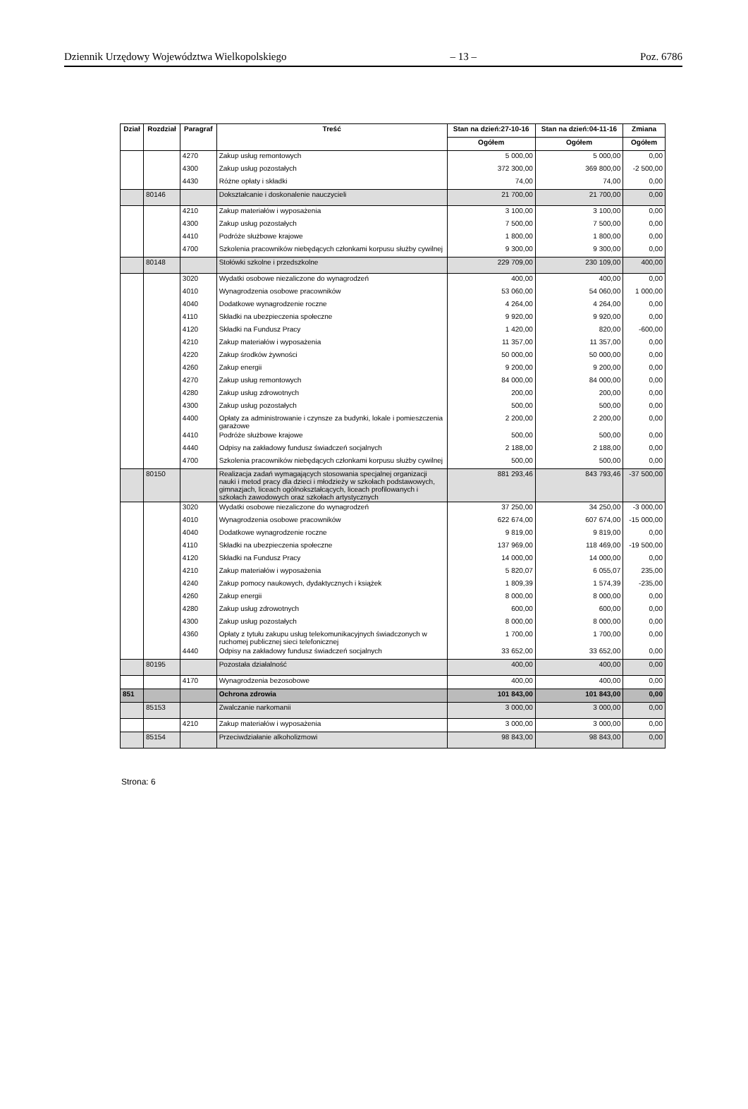Dziennik Urzędowy Województwa Wielkopolskiego – 13 – Poz. 6786
| Dział | Rozdział | Paragraf | Treść | Stan na dzień:27-10-16 | Stan na dzień:04-11-16 | Zmiana |
| --- | --- | --- | --- | --- | --- | --- |
| | | | | Ogółem | Ogółem | Ogółem |
| | | 4270 | Zakup usług remontowych | 5 000,00 | 5 000,00 | 0,00 |
| | | 4300 | Zakup usług pozostałych | 372 300,00 | 369 800,00 | -2 500,00 |
| | | 4430 | Różne opłaty i składki | 74,00 | 74,00 | 0,00 |
| | 80146 | | Dokształcanie i doskonalenie nauczycieli | 21 700,00 | 21 700,00 | 0,00 |
| | | 4210 | Zakup materiałów i wyposażenia | 3 100,00 | 3 100,00 | 0,00 |
| | | 4300 | Zakup usług pozostałych | 7 500,00 | 7 500,00 | 0,00 |
| | | 4410 | Podróże służbowe krajowe | 1 800,00 | 1 800,00 | 0,00 |
| | | 4700 | Szkolenia pracowników niebędących członkami korpusu służby cywilnej | 9 300,00 | 9 300,00 | 0,00 |
| | 80148 | | Stołówki szkolne i przedszkolne | 229 709,00 | 230 109,00 | 400,00 |
| | | 3020 | Wydatki osobowe niezaliczone do wynagrodzeń | 400,00 | 400,00 | 0,00 |
| | | 4010 | Wynagrodzenia osobowe pracowników | 53 060,00 | 54 060,00 | 1 000,00 |
| | | 4040 | Dodatkowe wynagrodzenie roczne | 4 264,00 | 4 264,00 | 0,00 |
| | | 4110 | Składki na ubezpieczenia społeczne | 9 920,00 | 9 920,00 | 0,00 |
| | | 4120 | Składki na Fundusz Pracy | 1 420,00 | 820,00 | -600,00 |
| | | 4210 | Zakup materiałów i wyposażenia | 11 357,00 | 11 357,00 | 0,00 |
| | | 4220 | Zakup środków żywności | 50 000,00 | 50 000,00 | 0,00 |
| | | 4260 | Zakup energii | 9 200,00 | 9 200,00 | 0,00 |
| | | 4270 | Zakup usług remontowych | 84 000,00 | 84 000,00 | 0,00 |
| | | 4280 | Zakup usług zdrowotnych | 200,00 | 200,00 | 0,00 |
| | | 4300 | Zakup usług pozostałych | 500,00 | 500,00 | 0,00 |
| | | 4400 | Opłaty za administrowanie i czynsze za budynki, lokale i pomieszczenia garażowe | 2 200,00 | 2 200,00 | 0,00 |
| | | 4410 | Podróże służbowe krajowe | 500,00 | 500,00 | 0,00 |
| | | 4440 | Odpisy na zakładowy fundusz świadczeń socjalnych | 2 188,00 | 2 188,00 | 0,00 |
| | | 4700 | Szkolenia pracowników niebędących członkami korpusu służby cywilnej | 500,00 | 500,00 | 0,00 |
| | 80150 | | Realizacja zadań wymagających stosowania specjalnej organizacji nauki i metod pracy dla dzieci i młodzieży w szkołach podstawowych, gimnazjach, liceach ogólnokształcących, liceach profilowanych i szkołach zawodowych oraz szkołach artystycznych | 881 293,46 | 843 793,46 | -37 500,00 |
| | | 3020 | Wydatki osobowe niezaliczone do wynagrodzeń | 37 250,00 | 34 250,00 | -3 000,00 |
| | | 4010 | Wynagrodzenia osobowe pracowników | 622 674,00 | 607 674,00 | -15 000,00 |
| | | 4040 | Dodatkowe wynagrodzenie roczne | 9 819,00 | 9 819,00 | 0,00 |
| | | 4110 | Składki na ubezpieczenia społeczne | 137 969,00 | 118 469,00 | -19 500,00 |
| | | 4120 | Składki na Fundusz Pracy | 14 000,00 | 14 000,00 | 0,00 |
| | | 4210 | Zakup materiałów i wyposażenia | 5 820,07 | 6 055,07 | 235,00 |
| | | 4240 | Zakup pomocy naukowych, dydaktycznych i książek | 1 809,39 | 1 574,39 | -235,00 |
| | | 4260 | Zakup energii | 8 000,00 | 8 000,00 | 0,00 |
| | | 4280 | Zakup usług zdrowotnych | 600,00 | 600,00 | 0,00 |
| | | 4300 | Zakup usług pozostałych | 8 000,00 | 8 000,00 | 0,00 |
| | | 4360 | Opłaty z tytułu zakupu usług telekomunikacyjnych świadczonych w ruchomej publicznej sieci telefonicznej | 1 700,00 | 1 700,00 | 0,00 |
| | | 4440 | Odpisy na zakładowy fundusz świadczeń socjalnych | 33 652,00 | 33 652,00 | 0,00 |
| | 80195 | | Pozostała działalność | 400,00 | 400,00 | 0,00 |
| | | 4170 | Wynagrodzenia bezosobowe | 400,00 | 400,00 | 0,00 |
| 851 | | | Ochrona zdrowia | 101 843,00 | 101 843,00 | 0,00 |
| | 85153 | | Zwalczanie narkomanii | 3 000,00 | 3 000,00 | 0,00 |
| | | 4210 | Zakup materiałów i wyposażenia | 3 000,00 | 3 000,00 | 0,00 |
| | 85154 | | Przeciwdziałanie alkoholizmowi | 98 843,00 | 98 843,00 | 0,00 |
Strona: 6